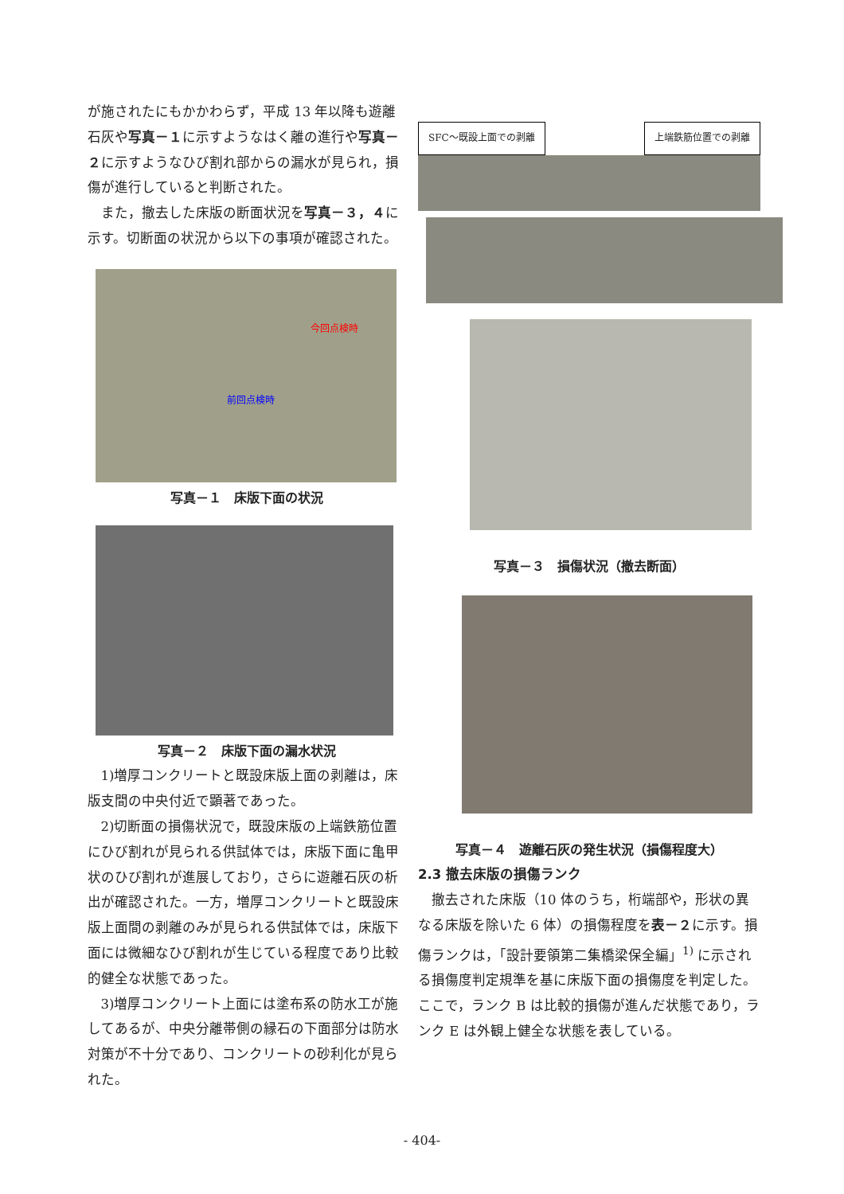が施されたにもかかわらず，平成 13 年以降も遊離石灰や写真－１に示すようなはく離の進行や写真－２に示すようなひび割れ部からの漏水が見られ，損傷が進行していると判断された。
また，撤去した床版の断面状況を写真－３，４に示す。切断面の状況から以下の事項が確認された。
今回点検時
前回点検時
写真－１　床版下面の状況
写真－２　床版下面の漏水状況
1)増厚コンクリートと既設床版上面の剥離は，床版支間の中央付近で顕著であった。
2)切断面の損傷状況で，既設床版の上端鉄筋位置にひび割れが見られる供試体では，床版下面に亀甲状のひび割れが進展しており，さらに遊離石灰の析出が確認された。一方，増厚コンクリートと既設床版上面間の剥離のみが見られる供試体では，床版下面には微細なひび割れが生じている程度であり比較的健全な状態であった。
3)増厚コンクリート上面には塗布系の防水工が施してあるが、中央分離帯側の縁石の下面部分は防水対策が不十分であり、コンクリートの砂利化が見られた。
SFC～既設上面での剥離 上端鉄筋位置での剥離
写真－３　損傷状況（撤去断面）
写真－４　遊離石灰の発生状況（損傷程度大）
2.3 撤去床版の損傷ランク
撤去された床版（10 体のうち，桁端部や，形状の異なる床版を除いた 6 体）の損傷程度を表－２に示す。損傷ランクは，「設計要領第二集橋梁保全編」<sup>1)</sup> に示される損傷度判定規準を基に床版下面の損傷度を判定した。ここで，ランク B は比較的損傷が進んだ状態であり，ランク E は外観上健全な状態を表している。
- 404-